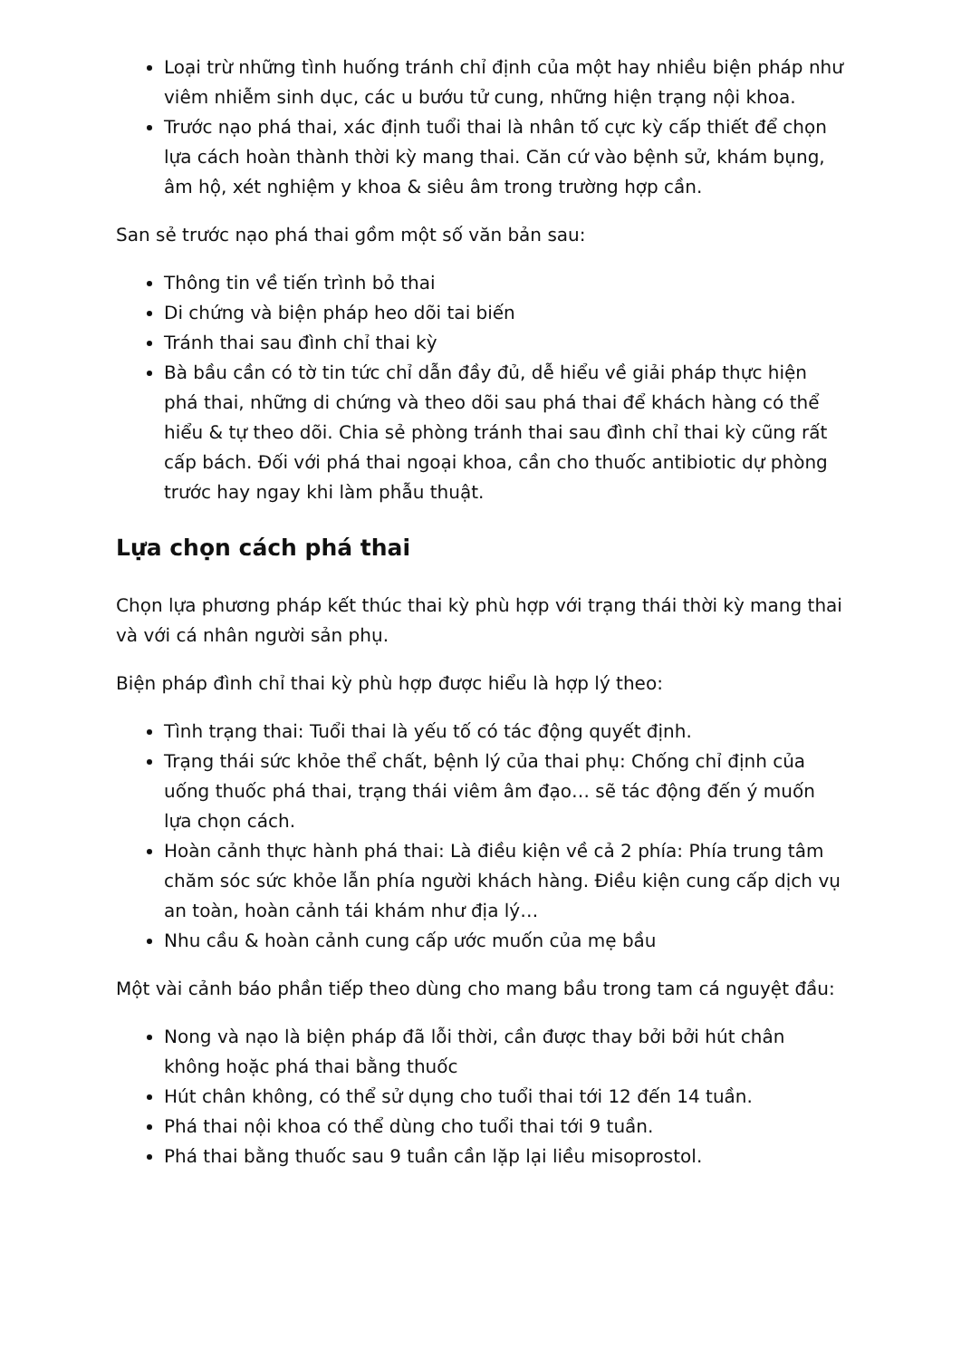Loại trừ những tình huống tránh chỉ định của một hay nhiều biện pháp như viêm nhiễm sinh dục, các u bướu tử cung, những hiện trạng nội khoa.
Trước nạo phá thai, xác định tuổi thai là nhân tố cực kỳ cấp thiết để chọn lựa cách hoàn thành thời kỳ mang thai. Căn cứ vào bệnh sử, khám bụng, âm hộ, xét nghiệm y khoa & siêu âm trong trường hợp cần.
San sẻ trước nạo phá thai gồm một số văn bản sau:
Thông tin về tiến trình bỏ thai
Di chứng và biện pháp heo dõi tai biến
Tránh thai sau đình chỉ thai kỳ
Bà bầu cần có tờ tin tức chỉ dẫn đầy đủ, dễ hiểu về giải pháp thực hiện phá thai, những di chứng và theo dõi sau phá thai để khách hàng có thể hiểu & tự theo dõi. Chia sẻ phòng tránh thai sau đình chỉ thai kỳ cũng rất cấp bách. Đối với phá thai ngoại khoa, cần cho thuốc antibiotic dự phòng trước hay ngay khi làm phẫu thuật.
Lựa chọn cách phá thai
Chọn lựa phương pháp kết thúc thai kỳ phù hợp với trạng thái thời kỳ mang thai và với cá nhân người sản phụ.
Biện pháp đình chỉ thai kỳ phù hợp được hiểu là hợp lý theo:
Tình trạng thai: Tuổi thai là yếu tố có tác động quyết định.
Trạng thái sức khỏe thể chất, bệnh lý của thai phụ: Chống chỉ định của uống thuốc phá thai, trạng thái viêm âm đạo… sẽ tác động đến ý muốn lựa chọn cách.
Hoàn cảnh thực hành phá thai: Là điều kiện về cả 2 phía: Phía trung tâm chăm sóc sức khỏe lẫn phía người khách hàng. Điều kiện cung cấp dịch vụ an toàn, hoàn cảnh tái khám như địa lý…
Nhu cầu & hoàn cảnh cung cấp ước muốn của mẹ bầu
Một vài cảnh báo phần tiếp theo dùng cho mang bầu trong tam cá nguyệt đầu:
Nong và nạo là biện pháp đã lỗi thời, cần được thay bởi bởi hút chân không hoặc phá thai bằng thuốc
Hút chân không, có thể sử dụng cho tuổi thai tới 12 đến 14 tuần.
Phá thai nội khoa có thể dùng cho tuổi thai tới 9 tuần.
Phá thai bằng thuốc sau 9 tuần cần lặp lại liều misoprostol.